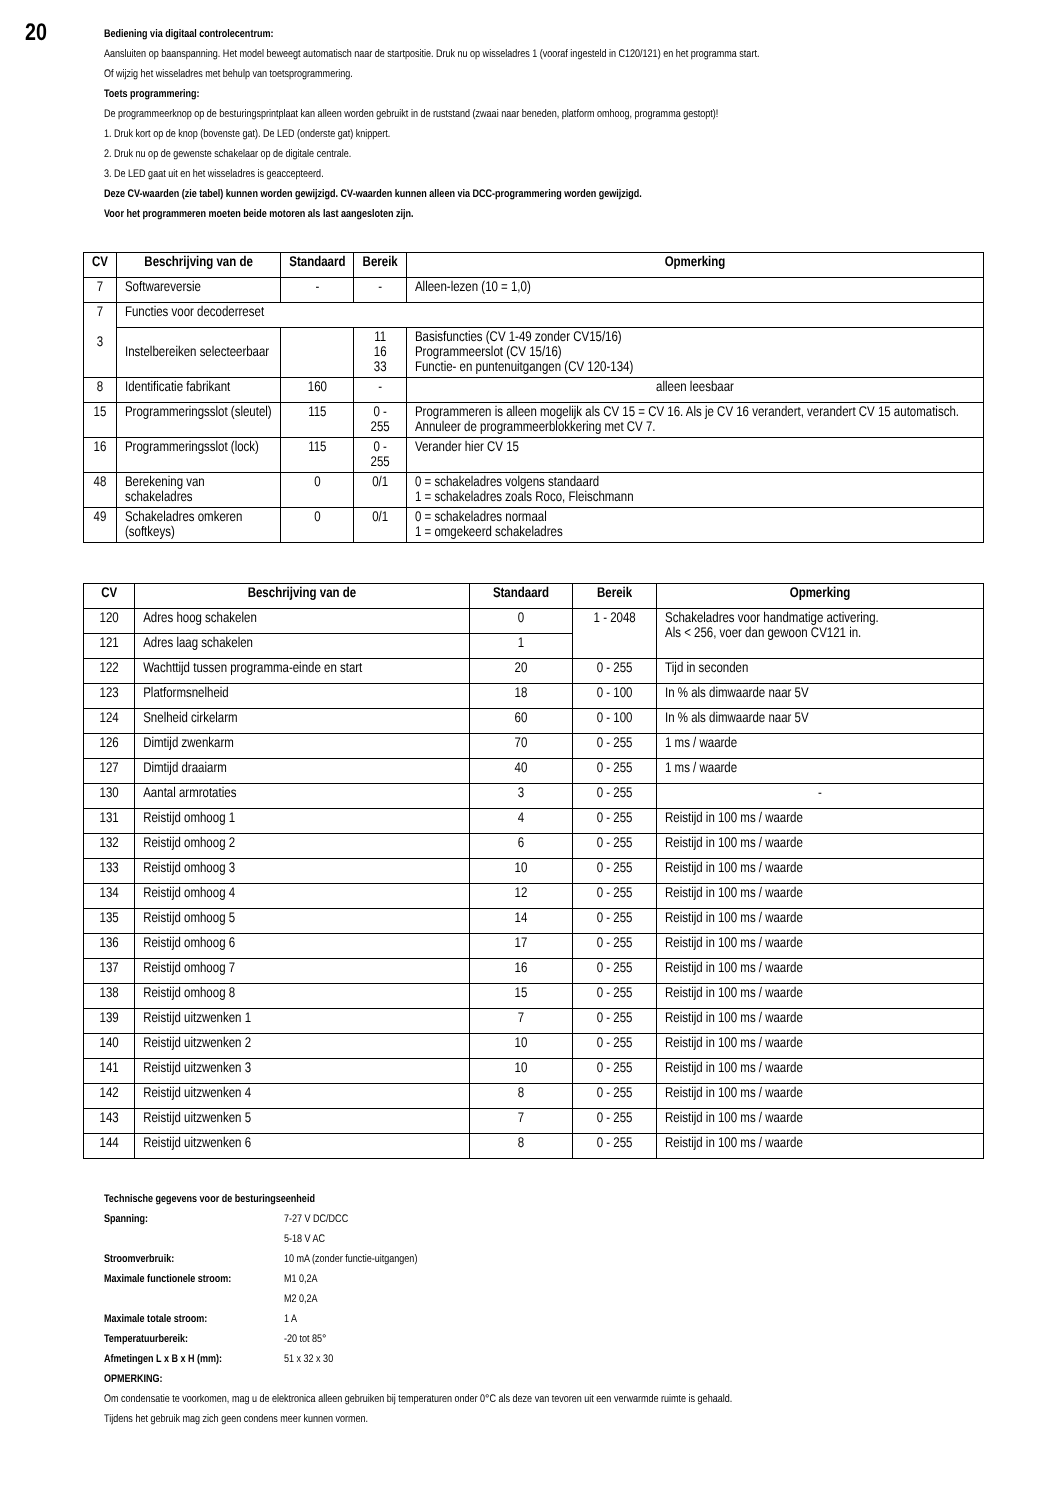20
Bediening via digitaal controlecentrum:
Aansluiten op baanspanning. Het model beweegt automatisch naar de startpositie. Druk nu op wisseladres 1 (vooraf ingesteld in C120/121) en het programma start.
Of wijzig het wisseladres met behulp van toetsprogrammering.
Toets programmering:
De programmeerknop op de besturingsprintplaat kan alleen worden gebruikt in de ruststand (zwaai naar beneden, platform omhoog, programma gestopt)!
1. Druk kort op de knop (bovenste gat). De LED (onderste gat) knippert.
2. Druk nu op de gewenste schakelaar op de digitale centrale.
3. De LED gaat uit en het wisseladres is geaccepteerd.
Deze CV-waarden (zie tabel) kunnen worden gewijzigd. CV-waarden kunnen alleen via DCC-programmering worden gewijzigd.
Voor het programmeren moeten beide motoren als last aangesloten zijn.
| CV | Beschrijving van de | Standaard | Bereik | Opmerking |
| --- | --- | --- | --- | --- |
| 7 | Softwareversie | - | - | Alleen-lezen (10 = 1,0) |
| 7 3 | Functies voor decoderreset | | | |
| | Instelbereiken selecteerbaar | | 11 16 33 | Basisfuncties (CV 1-49 zonder CV15/16) Programmeerslot (CV 15/16) Functie- en puntenuitgangen (CV 120-134) |
| 8 | Identificatie fabrikant | 160 | - | alleen leesbaar |
| 15 | Programmeringsslot (sleutel) | 115 | 0 - 255 | Programmeren is alleen mogelijk als CV 15 = CV 16. Als je CV 16 verandert, verandert CV 15 automatisch. Annuleer de programmeerblokkering met CV 7. |
| 16 | Programmeringsslot (lock) | 115 | 0 - 255 | Verander hier CV 15 |
| 48 | Berekening van schakeladres | 0 | 0/1 | 0 = schakeladres volgens standaard 1 = schakeladres zoals Roco, Fleischmann |
| 49 | Schakeladres omkeren (softkeys) | 0 | 0/1 | 0 = schakeladres normaal 1 = omgekeerd schakeladres |
| CV | Beschrijving van de | Standaard | Bereik | Opmerking |
| --- | --- | --- | --- | --- |
| 120 | Adres hoog schakelen | 0 | 1 - 2048 | Schakeladres voor handmatige activering. Als < 256, voer dan gewoon CV121 in. |
| 121 | Adres laag schakelen | 1 | | |
| 122 | Wachttijd tussen programma-einde en start | 20 | 0 - 255 | Tijd in seconden |
| 123 | Platformsnelheid | 18 | 0 - 100 | In % als dimwaarde naar 5V |
| 124 | Snelheid cirkelarm | 60 | 0 - 100 | In % als dimwaarde naar 5V |
| 126 | Dimtijd zwenkarm | 70 | 0 - 255 | 1 ms / waarde |
| 127 | Dimtijd draaiarm | 40 | 0 - 255 | 1 ms / waarde |
| 130 | Aantal armrotaties | 3 | 0 - 255 | - |
| 131 | Reistijd omhoog 1 | 4 | 0 - 255 | Reistijd in 100 ms / waarde |
| 132 | Reistijd omhoog 2 | 6 | 0 - 255 | Reistijd in 100 ms / waarde |
| 133 | Reistijd omhoog 3 | 10 | 0 - 255 | Reistijd in 100 ms / waarde |
| 134 | Reistijd omhoog 4 | 12 | 0 - 255 | Reistijd in 100 ms / waarde |
| 135 | Reistijd omhoog 5 | 14 | 0 - 255 | Reistijd in 100 ms / waarde |
| 136 | Reistijd omhoog 6 | 17 | 0 - 255 | Reistijd in 100 ms / waarde |
| 137 | Reistijd omhoog 7 | 16 | 0 - 255 | Reistijd in 100 ms / waarde |
| 138 | Reistijd omhoog 8 | 15 | 0 - 255 | Reistijd in 100 ms / waarde |
| 139 | Reistijd uitzwenken 1 | 7 | 0 - 255 | Reistijd in 100 ms / waarde |
| 140 | Reistijd uitzwenken 2 | 10 | 0 - 255 | Reistijd in 100 ms / waarde |
| 141 | Reistijd uitzwenken 3 | 10 | 0 - 255 | Reistijd in 100 ms / waarde |
| 142 | Reistijd uitzwenken 4 | 8 | 0 - 255 | Reistijd in 100 ms / waarde |
| 143 | Reistijd uitzwenken 5 | 7 | 0 - 255 | Reistijd in 100 ms / waarde |
| 144 | Reistijd uitzwenken 6 | 8 | 0 - 255 | Reistijd in 100 ms / waarde |
Technische gegevens voor de besturingseenheid
Spanning: 7-27 V DC/DCC
5-18 V AC
Stroomverbruik: 10 mA (zonder functie-uitgangen)
Maximale functionele stroom: M1 0,2A
M2 0,2A
Maximale totale stroom: 1 A
Temperatuurbereik: -20 tot 85°
Afmetingen L x B x H (mm): 51 x 32 x 30
OPMERKING:
Om condensatie te voorkomen, mag u de elektronica alleen gebruiken bij temperaturen onder 0°C als deze van tevoren uit een verwarmde ruimte is gehaald.
Tijdens het gebruik mag zich geen condens meer kunnen vormen.